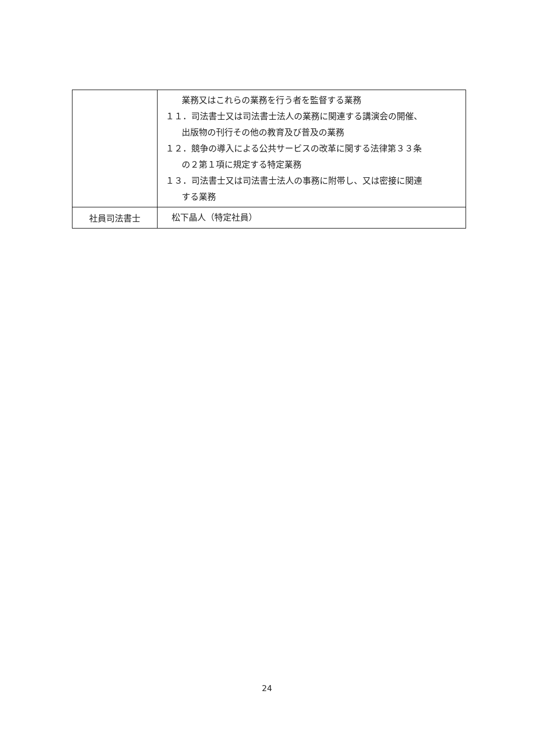| | 業務又はこれらの業務を行う者を監督する業務 １１．司法書士又は司法書士法人の業務に関連する講演会の開催、 出版物の刊行その他の教育及び普及の業務 １２．競争の導入による公共サービスの改革に関する法律第３３条 の２第１項に規定する特定業務 １３．司法書士又は司法書士法人の事務に附帯し、又は密接に関連 する業務 |
| 社員司法書士 | 松下晶人（特定社員） |
24